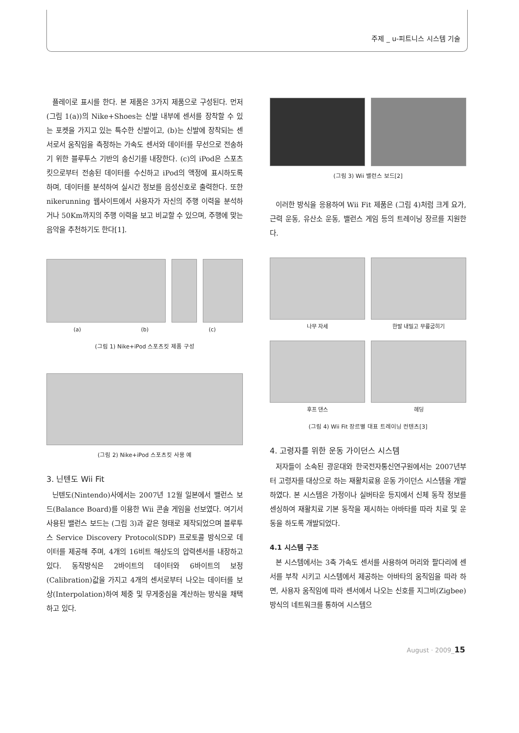주제 _ u-피트니스 시스템 기술
플레이로 표시를 한다. 본 제품은 3가지 제품으로 구성된다. 먼저 (그림 1(a))의 Nike+Shoes는 신발 내부에 센서를 장착할 수 있는 포켓을 가지고 있는 특수한 신발이고, (b)는 신발에 장착되는 센서로서 움직임을 측정하는 가속도 센서와 데이터를 무선으로 전송하기 위한 블루투스 기반의 송신기를 내장한다. (c)의 iPod은 스포츠 킷으로부터 전송된 데이터를 수신하고 iPod의 액정에 표시하도록 하며, 데이터를 분석하여 실시간 정보를 음성신호로 출력한다. 또한 nikerunning 웹사이트에서 사용자가 자신의 주행 이력을 분석하거나 50Km까지의 주행 이력을 보고 비교할 수 있으며, 주행에 맞는 음악을 추천하기도 한다[1].
(a) (b) (c)
(그림 1) Nike+iPod 스포츠킷 제품 구성
(그림 2) Nike+iPod 스포츠킷 사용 예
3. 닌텐도 Wii Fit
닌텐도(Nintendo)사에서는 2007년 12월 일본에서 밸런스 보드(Balance Board)를 이용한 Wii 콘솔 게임을 선보였다. 여기서 사용된 밸런스 보드는 (그림 3)과 같은 형태로 제작되었으며 블루투스 Service Discovery Protocol(SDP) 프로토콜 방식으로 데이터를 제공해 주며, 4개의 16비트 해상도의 압력센서를 내장하고 있다. 동작방식은 2바이트의 데이터와 6바이트의 보정(Calibration)값을 가지고 4개의 센서로부터 나오는 데이터를 보상(Interpolation)하여 체중 및 무게중심을 계산하는 방식을 채택하고 있다.
(그림 3) Wii 밸런스 보드[2]
이러한 방식을 응용하여 Wii Fit 제품은 (그림 4)처럼 크게 요가, 근력 운동, 유산소 운동, 밸런스 게임 등의 트레이닝 장르를 지원한다.
나무 자세 한발 내밀고 무릎굽히기
후프 댄스 헤딩
(그림 4) Wii Fit 장르별 대표 트레이닝 컨텐츠[3]
4. 고령자를 위한 운동 가이던스 시스템
저자들이 소속된 광운대와 한국전자통신연구원에서는 2007년부터 고령자를 대상으로 하는 재활치료용 운동 가이던스 시스템을 개발하였다. 본 시스템은 가정이나 실버타운 등지에서 신체 동작 정보를 센싱하여 재활치료 기본 동작을 제시하는 아바타를 따라 치료 및 운동을 하도록 개발되었다.
4.1 시스템 구조
본 시스템에서는 3축 가속도 센서를 사용하여 머리와 팔다리에 센서를 부착 시키고 시스템에서 제공하는 아바타의 움직임을 따라 하면, 사용자 움직임에 따라 센서에서 나오는 신호를 지그비(Zigbee)방식의 네트워크를 통하여 시스템으
August · 2009_15